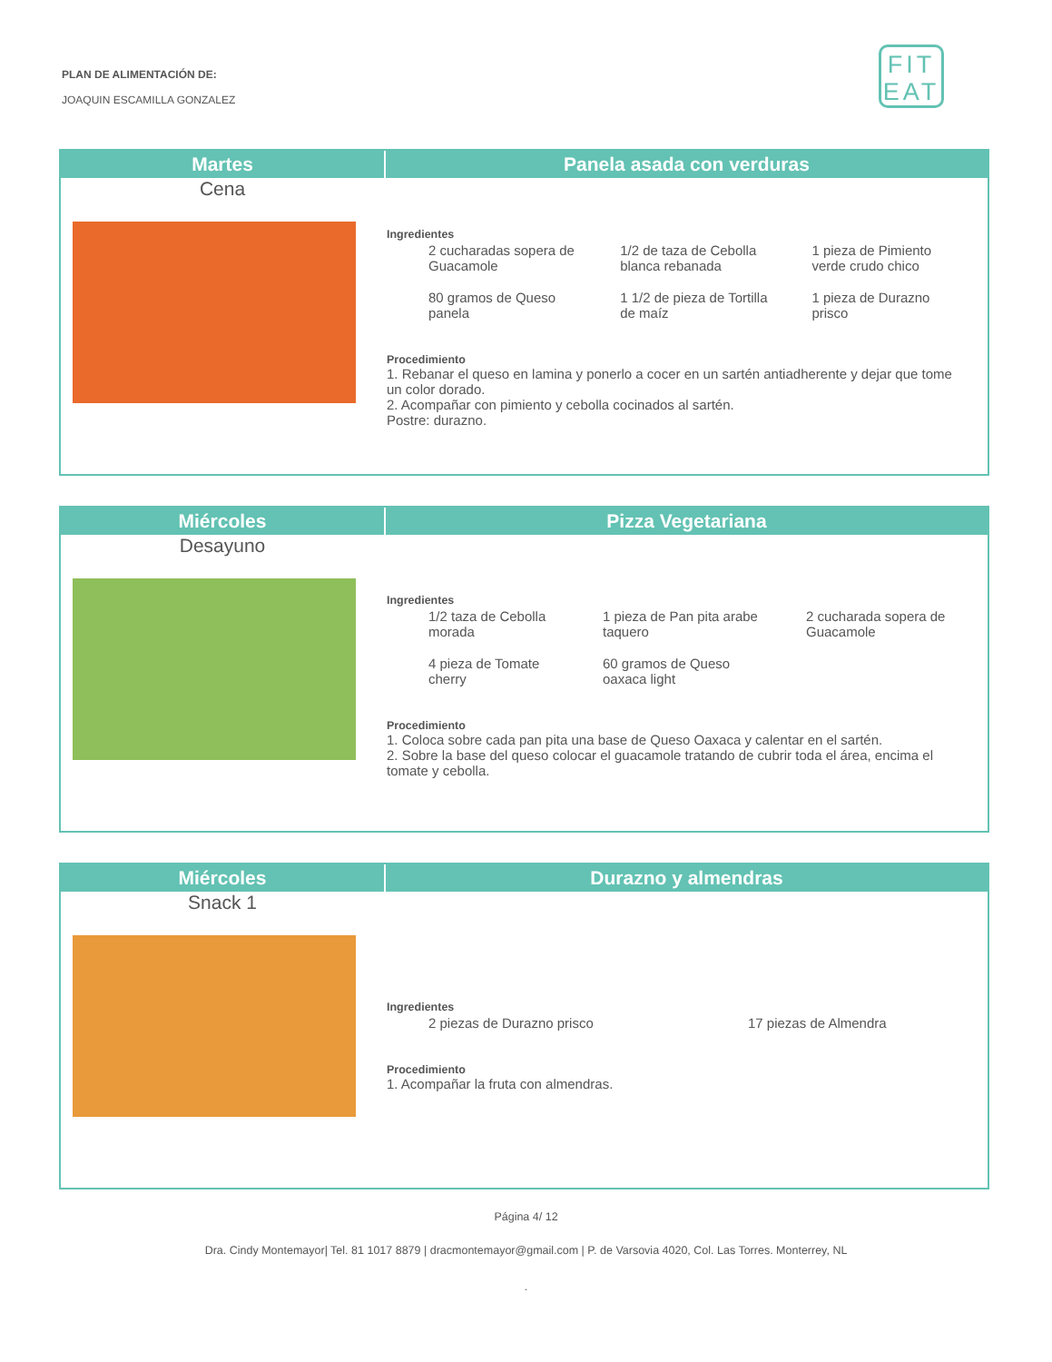PLAN DE ALIMENTACIÓN DE:
JOAQUIN ESCAMILLA GONZALEZ
FIT
EAT
Martes Panela asada con verduras
Cena
Ingredientes
2 cucharadas sopera de Guacamole
1/2 de taza de Cebolla blanca rebanada
1 pieza de Pimiento verde crudo chico
80 gramos de Queso panela
1 1/2 de pieza de Tortilla de maíz
1 pieza de Durazno prisco
Procedimiento
1. Rebanar el queso en lamina y ponerlo a cocer en un sartén antiadherente y dejar que tome un color dorado.
2. Acompañar con pimiento y cebolla cocinados al sartén.
Postre: durazno.
Miércoles Pizza Vegetariana
Desayuno
Ingredientes
1/2 taza de Cebolla morada
1 pieza de Pan pita arabe taquero
2 cucharada sopera de Guacamole
4 pieza de Tomate cherry
60 gramos de Queso oaxaca light
Procedimiento
1. Coloca sobre cada pan pita una base de Queso Oaxaca y calentar en el sartén.
2. Sobre la base del queso colocar el guacamole tratando de cubrir toda el área, encima el tomate y cebolla.
Miércoles Durazno y almendras
Snack 1
Ingredientes
2 piezas de Durazno prisco
17 piezas de Almendra
Procedimiento
1. Acompañar la fruta con almendras.
Página 4/ 12
Dra. Cindy Montemayor| Tel. 81 1017 8879 | dracmontemayor@gmail.com | P. de Varsovia 4020, Col. Las Torres. Monterrey, NL
.